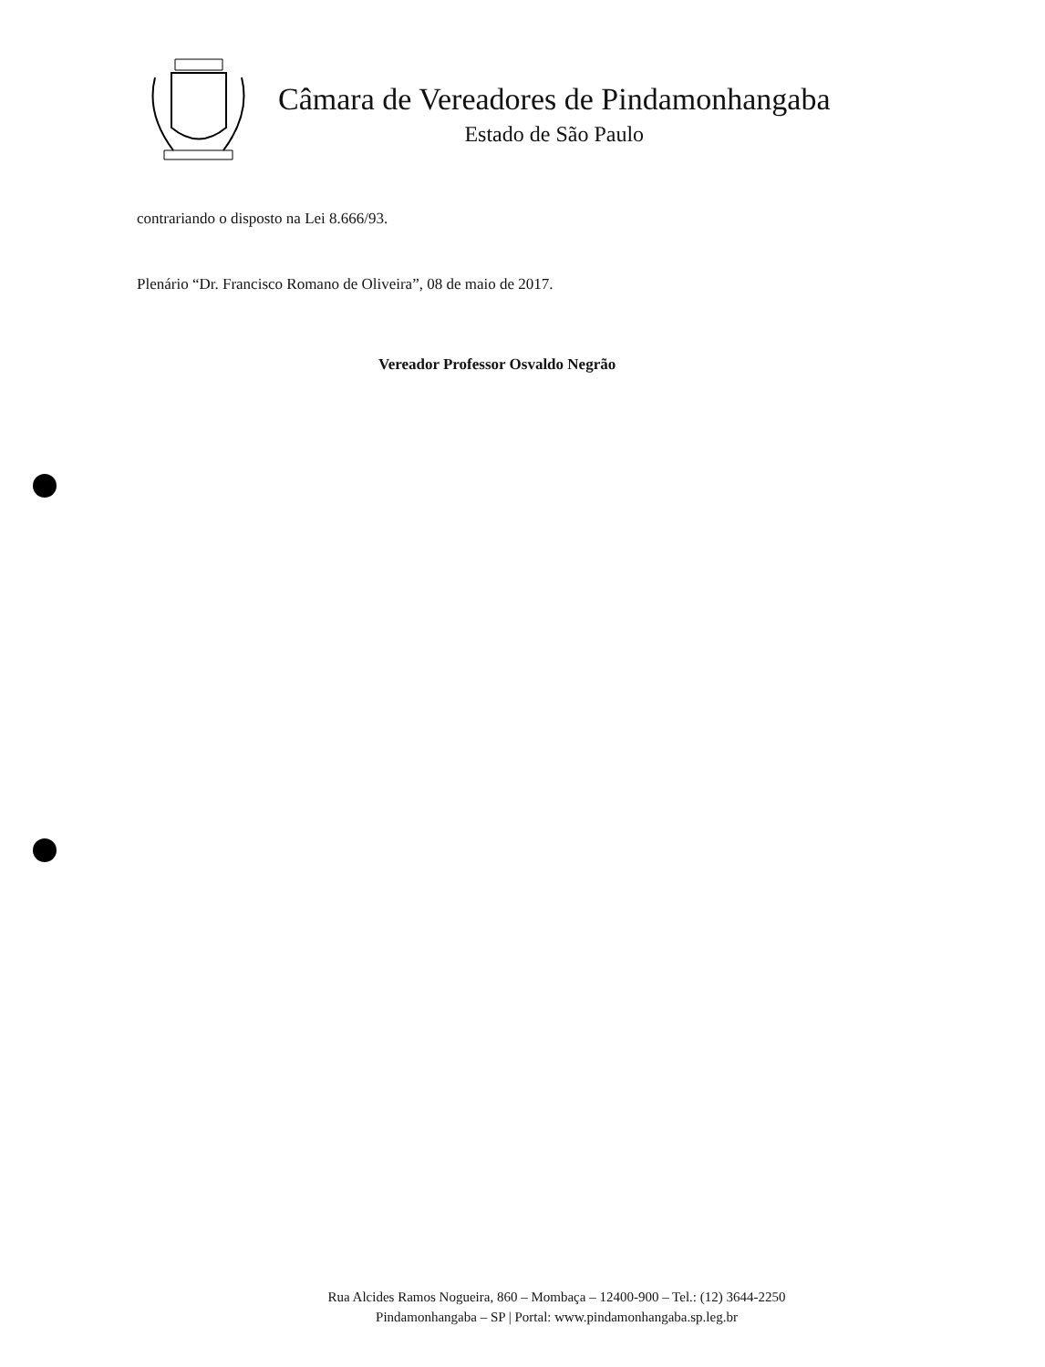Câmara de Vereadores de Pindamonhangaba
Estado de São Paulo
contrariando o disposto na Lei 8.666/93.
Plenário “Dr. Francisco Romano de Oliveira”, 08 de maio de 2017.
Vereador Professor Osvaldo Negrão
Rua Alcides Ramos Nogueira, 860 – Mombaça – 12400-900 – Tel.: (12) 3644-2250
Pindamonhangaba – SP | Portal: www.pindamonhangaba.sp.leg.br